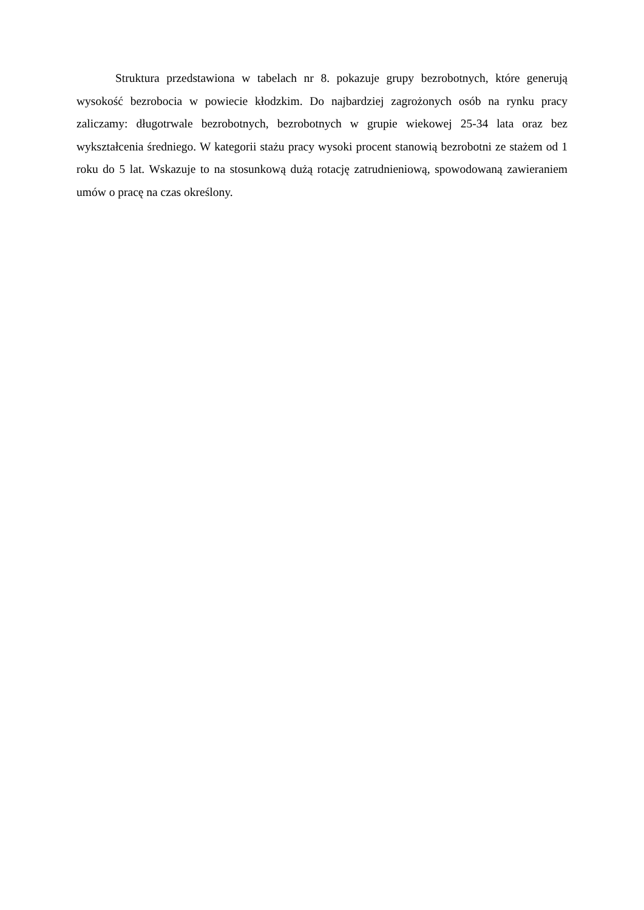Struktura przedstawiona w tabelach nr 8. pokazuje grupy bezrobotnych, które generują wysokość bezrobocia w powiecie kłodzkim. Do najbardziej zagrożonych osób na rynku pracy zaliczamy: długotrwale bezrobotnych, bezrobotnych w grupie wiekowej 25-34 lata oraz bez wykształcenia średniego. W kategorii stażu pracy wysoki procent stanowią bezrobotni ze stażem od 1 roku do 5 lat. Wskazuje to na stosunkową dużą rotację zatrudnieniową, spowodowaną zawieraniem umów o pracę na czas określony.